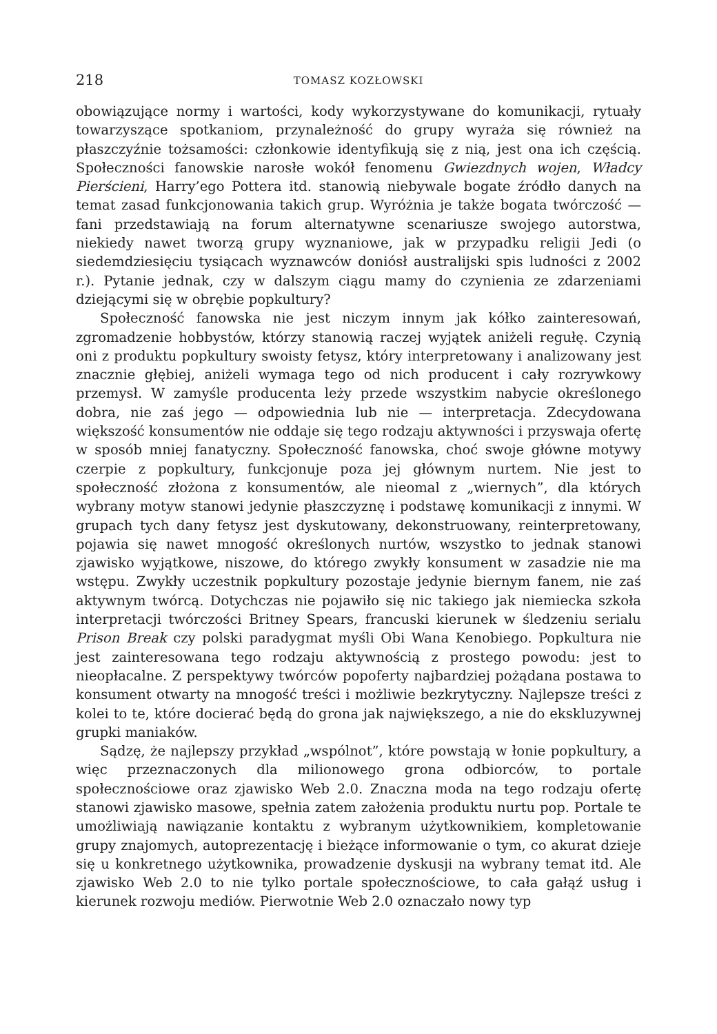218 TOMASZ KOZŁOWSKI
obowiązujące normy i wartości, kody wykorzystywane do komunikacji, rytuały towarzyszące spotkaniom, przynależność do grupy wyraża się również na płaszczyźnie tożsamości: członkowie identyfikują się z nią, jest ona ich częścią. Społeczności fanowskie narosłe wokół fenomenu Gwiezdnych wojen, Władcy Pierścieni, Harry’ego Pottera itd. stanowią niebywale bogate źródło danych na temat zasad funkcjonowania takich grup. Wyróżnia je także bogata twórczość — fani przedstawiają na forum alternatywne scenariusze swojego autorstwa, niekiedy nawet tworzą grupy wyznaniowe, jak w przypadku religii Jedi (o siedemdziesięciu tysiącach wyznawców doniósł australijski spis ludności z 2002 r.). Pytanie jednak, czy w dalszym ciągu mamy do czynienia ze zdarzeniami dziejącymi się w obrębie popkultury?
Społeczność fanowska nie jest niczym innym jak kółko zainteresowań, zgromadzenie hobbystów, którzy stanowią raczej wyjątek aniżeli regułę. Czynią oni z produktu popkultury swoisty fetysz, który interpretowany i analizowany jest znacznie głębiej, aniżeli wymaga tego od nich producent i cały rozrywkowy przemysł. W zamyśle producenta leży przede wszystkim nabycie określonego dobra, nie zaś jego — odpowiednia lub nie — interpretacja. Zdecydowana większość konsumentów nie oddaje się tego rodzaju aktywności i przyswaja ofertę w sposób mniej fanatyczny. Społeczność fanowska, choć swoje główne motywy czerpie z popkultury, funkcjonuje poza jej głównym nurtem. Nie jest to społeczność złożona z konsumentów, ale nieomal z „wiernych”, dla których wybrany motyw stanowi jedynie płaszczyznę i podstawę komunikacji z innymi. W grupach tych dany fetysz jest dyskutowany, dekonstruowany, reinterpretowany, pojawia się nawet mnogość określonych nurtów, wszystko to jednak stanowi zjawisko wyjątkowe, niszowe, do którego zwykły konsument w zasadzie nie ma wstępu. Zwykły uczestnik popkultury pozostaje jedynie biernym fanem, nie zaś aktywnym twórcą. Dotychczas nie pojawiło się nic takiego jak niemiecka szkoła interpretacji twórczości Britney Spears, francuski kierunek w śledzeniu serialu Prison Break czy polski paradygmat myśli Obi Wana Kenobiego. Popkultura nie jest zainteresowana tego rodzaju aktywnością z prostego powodu: jest to nieopłacalne. Z perspektywy twórców popoferty najbardziej pożądana postawa to konsument otwarty na mnogość treści i możliwie bezkrytyczny. Najlepsze treści z kolei to te, które docierać będą do grona jak największego, a nie do ekskluzywnej grupki maniaków.
Sądzę, że najlepszy przykład „wspólnot”, które powstają w łonie popkultury, a więc przeznaczonych dla milionowego grona odbiorców, to portale społecznościowe oraz zjawisko Web 2.0. Znaczna moda na tego rodzaju ofertę stanowi zjawisko masowe, spełnia zatem założenia produktu nurtu pop. Portale te umożliwiają nawiązanie kontaktu z wybranym użytkownikiem, kompletowanie grupy znajomych, autoprezentację i bieżące informowanie o tym, co akurat dzieje się u konkretnego użytkownika, prowadzenie dyskusji na wybrany temat itd. Ale zjawisko Web 2.0 to nie tylko portale społecznościowe, to cała gałąź usług i kierunek rozwoju mediów. Pierwotnie Web 2.0 oznaczało nowy typ